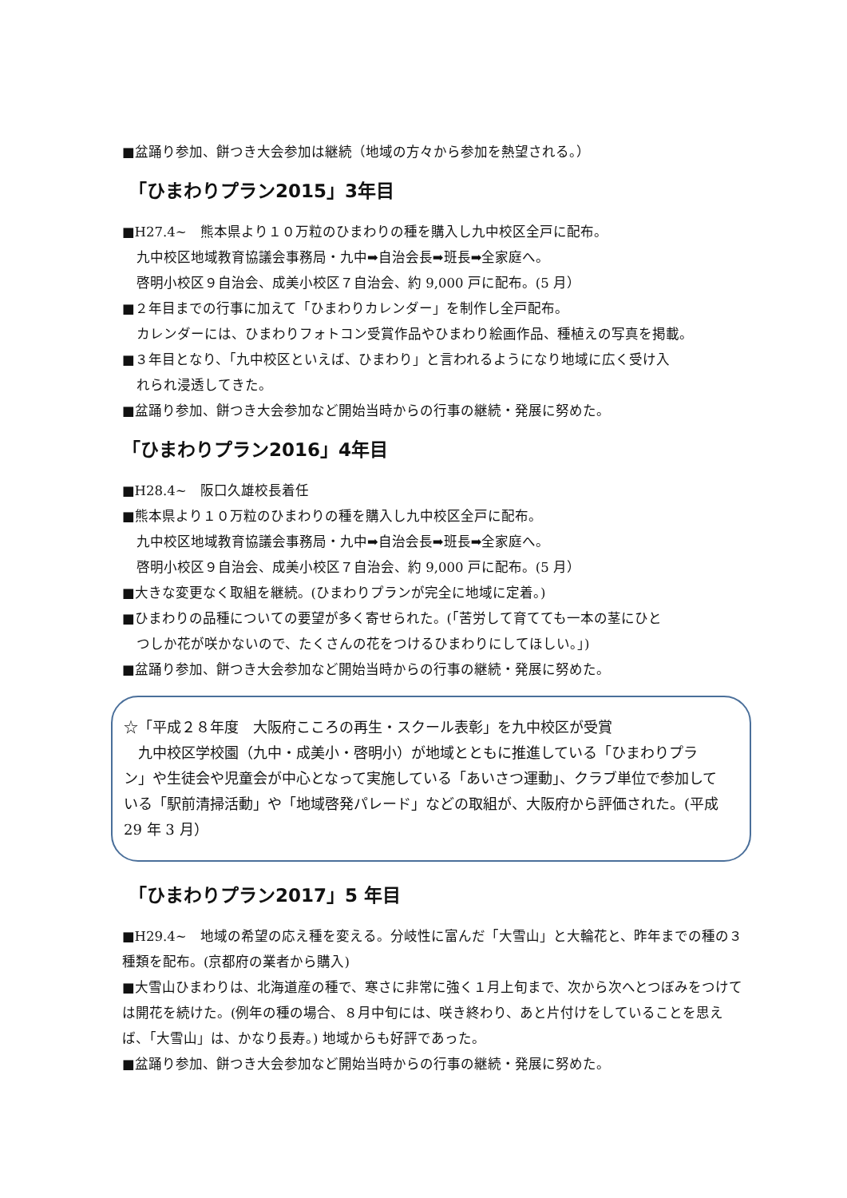■盆踊り参加、餅つき大会参加は継続（地域の方々から参加を熱望される。）
「ひまわりプラン2015」3年目
■H27.4~　熊本県より１０万粒のひまわりの種を購入し九中校区全戸に配布。
九中校区地域教育協議会事務局・九中➡自治会長➡班長➡全家庭へ。
啓明小校区９自治会、成美小校区７自治会、約 9,000 戸に配布。(5 月）
■２年目までの行事に加えて「ひまわりカレンダー」を制作し全戸配布。
カレンダーには、ひまわりフォトコン受賞作品やひまわり絵画作品、種植えの写真を掲載。
■３年目となり、「九中校区といえば、ひまわり」と言われるようになり地域に広く受け入
れられ浸透してきた。
■盆踊り参加、餅つき大会参加など開始当時からの行事の継続・発展に努めた。
「ひまわりプラン2016」4年目
■H28.4~　阪口久雄校長着任
■熊本県より１０万粒のひまわりの種を購入し九中校区全戸に配布。
九中校区地域教育協議会事務局・九中➡自治会長➡班長➡全家庭へ。
啓明小校区９自治会、成美小校区７自治会、約 9,000 戸に配布。(5 月）
■大きな変更なく取組を継続。(ひまわりプランが完全に地域に定着。)
■ひまわりの品種についての要望が多く寄せられた。(「苦労して育てても一本の茎にひと
つしか花が咲かないので、たくさんの花をつけるひまわりにしてほしい。」)
■盆踊り参加、餅つき大会参加など開始当時からの行事の継続・発展に努めた。
☆「平成２８年度　大阪府こころの再生・スクール表彰」を九中校区が受賞
　九中校区学校園（九中・成美小・啓明小）が地域とともに推進している「ひまわりプラン」や生徒会や児童会が中心となって実施している「あいさつ運動」、クラブ単位で参加している「駅前清掃活動」や「地域啓発パレード」などの取組が、大阪府から評価された。(平成 29 年 3 月）
「ひまわりプラン2017」5 年目
■H29.4~　地域の希望の応え種を変える。分岐性に富んだ「大雪山」と大輪花と、昨年までの種の３種類を配布。(京都府の業者から購入)
■大雪山ひまわりは、北海道産の種で、寒さに非常に強く１月上旬まで、次から次へとつぼみをつけては開花を続けた。(例年の種の場合、８月中旬には、咲き終わり、あと片付けをしていることを思えば、「大雪山」は、かなり長寿。) 地域からも好評であった。
■盆踊り参加、餅つき大会参加など開始当時からの行事の継続・発展に努めた。